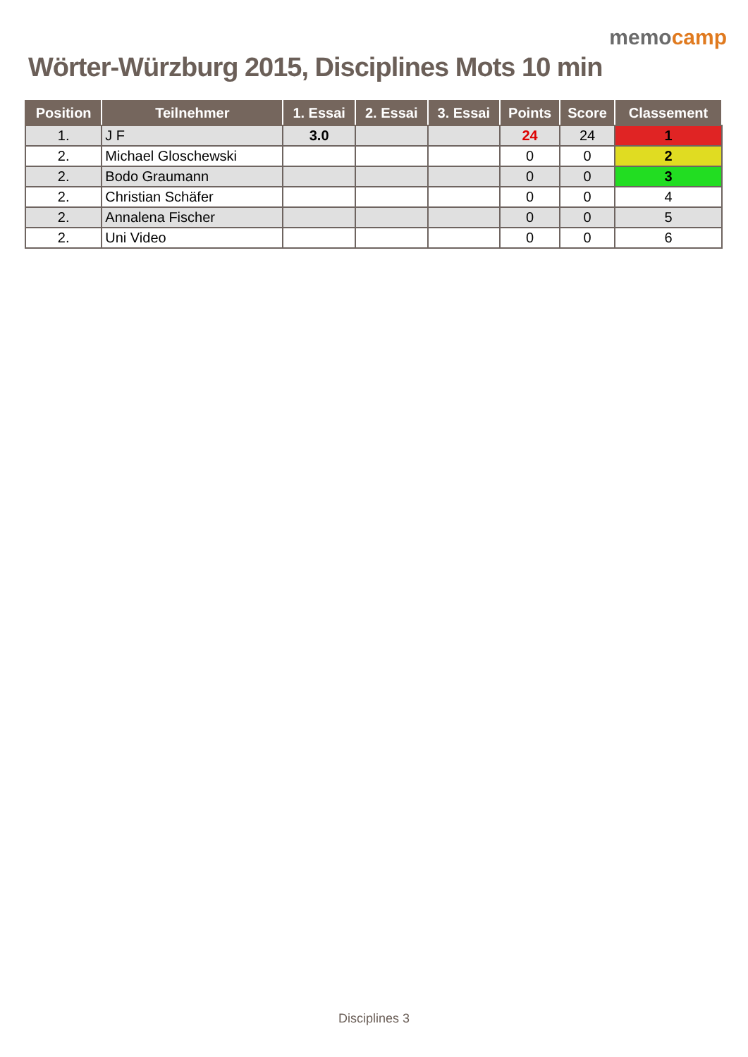Wörter-Würzburg 2015, Disciplines Mots 10 min
memocamp
| Position | Teilnehmer | 1. Essai | 2. Essai | 3. Essai | Points | Score | Classement |
| --- | --- | --- | --- | --- | --- | --- | --- |
| 1. | J F | 3.0 | | | 24 | 24 | 1 |
| 2. | Michael Gloschewski | | | | 0 | 0 | 2 |
| 2. | Bodo Graumann | | | | 0 | 0 | 3 |
| 2. | Christian Schäfer | | | | 0 | 0 | 4 |
| 2. | Annalena Fischer | | | | 0 | 0 | 5 |
| 2. | Uni Video | | | | 0 | 0 | 6 |
Disciplines 3